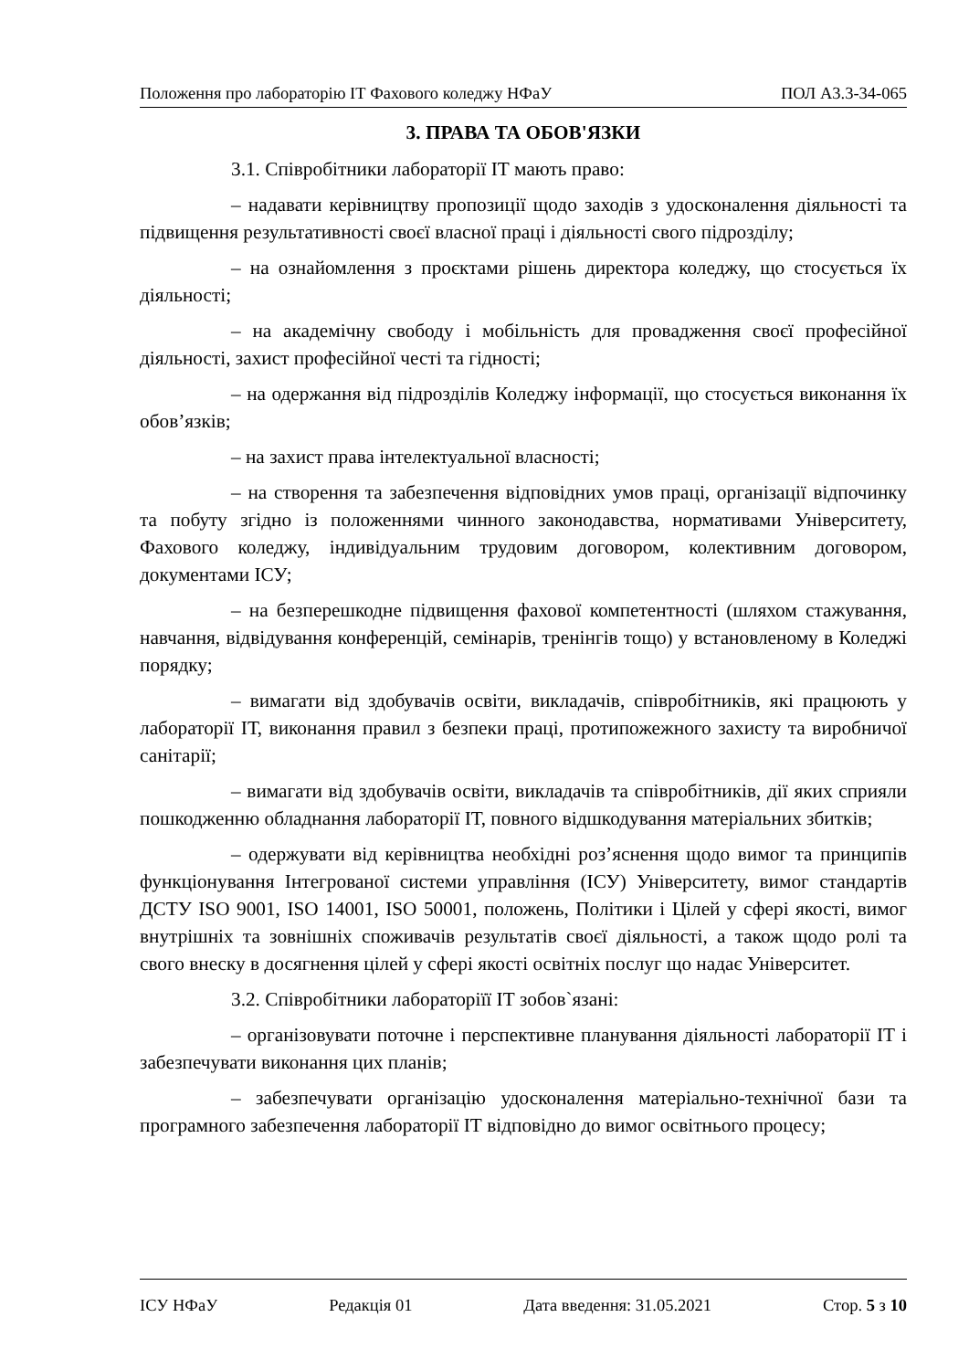Положення про лабораторію ІТ Фахового коледжу НФаУ ПОЛ А3.3-34-065
3. ПРАВА ТА ОБОВ'ЯЗКИ
3.1. Співробітники лабораторії ІТ мають право:
– надавати керівництву пропозиції щодо заходів з удосконалення діяльності та підвищення результативності своєї власної праці і діяльності свого підрозділу;
– на ознайомлення з проєктами рішень директора коледжу, що стосується їх діяльності;
– на академічну свободу і мобільність для провадження своєї професійної діяльності, захист професійної честі та гідності;
– на одержання від підрозділів Коледжу інформації, що стосується виконання їх обов’язків;
– на захист права інтелектуальної власності;
– на створення та забезпечення відповідних умов праці, організації відпочинку та побуту згідно із положеннями чинного законодавства, нормативами Університету, Фахового коледжу, індивідуальним трудовим договором, колективним договором, документами ІСУ;
– на безперешкодне підвищення фахової компетентності (шляхом стажування, навчання, відвідування конференцій, семінарів, тренінгів тощо) у встановленому в Коледжі порядку;
– вимагати від здобувачів освіти, викладачів, співробітників, які працюють у лабораторії ІТ, виконання правил з безпеки праці, протипожежного захисту та виробничої санітарії;
– вимагати від здобувачів освіти, викладачів та співробітників, дії яких сприяли пошкодженню обладнання лабораторії ІТ, повного відшкодування матеріальних збитків;
– одержувати від керівництва необхідні роз’яснення щодо вимог та принципів функціонування Інтегрованої системи управління (ІСУ) Університету, вимог стандартів ДСТУ ISO 9001, ISO 14001, ISO 50001, положень, Політики і Цілей у сфері якості, вимог внутрішніх та зовнішніх споживачів результатів своєї діяльності, а також щодо ролі та свого внеску в досягнення цілей у сфері якості освітніх послуг що надає Університет.
3.2. Співробітники лабораторіїї ІТ зобов`язані:
– організовувати поточне і перспективне планування діяльності лабораторії ІТ і забезпечувати виконання цих планів;
– забезпечувати організацію удосконалення матеріально-технічної бази та програмного забезпечення лабораторії ІТ відповідно до вимог освітнього процесу;
ІСУ НФаУ Редакція 01 Дата введення: 31.05.2021 Стор. 5 з 10